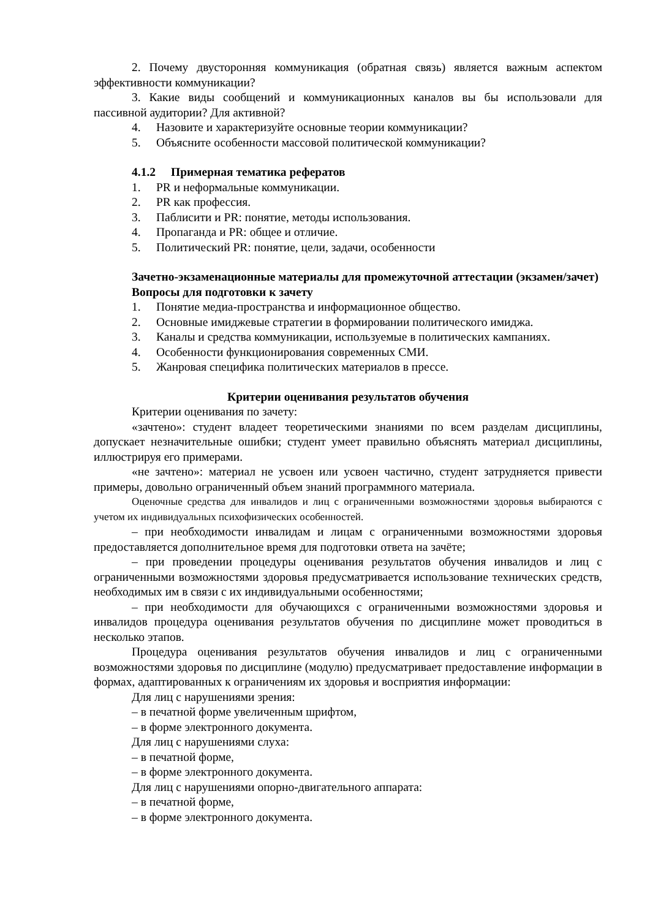2. Почему двусторонняя коммуникация (обратная связь) является важным аспектом эффективности коммуникации?
3. Какие виды сообщений и коммуникационных каналов вы бы использовали для пассивной аудитории? Для активной?
4. Назовите и характеризуйте основные теории коммуникации?
5. Объясните особенности массовой политической коммуникации?
4.1.2 Примерная тематика рефератов
1. PR и неформальные коммуникации.
2. PR как профессия.
3. Паблисити и PR: понятие, методы использования.
4. Пропаганда и PR: общее и отличие.
5. Политический PR: понятие, цели, задачи, особенности
Зачетно-экзаменационные материалы для промежуточной аттестации (экзамен/зачет)
Вопросы для подготовки к зачету
1. Понятие медиа-пространства и информационное общество.
2. Основные имиджевые стратегии в формировании политического имиджа.
3. Каналы и средства коммуникации, используемые в политических кампаниях.
4. Особенности функционирования современных СМИ.
5. Жанровая специфика политических материалов в прессе.
Критерии оценивания результатов обучения
Критерии оценивания по зачету:
«зачтено»: студент владеет теоретическими знаниями по всем разделам дисциплины, допускает незначительные ошибки; студент умеет правильно объяснять материал дисциплины, иллюстрируя его примерами.
«не зачтено»: материал не усвоен или усвоен частично, студент затрудняется привести примеры, довольно ограниченный объем знаний программного материала.
Оценочные средства для инвалидов и лиц с ограниченными возможностями здоровья выбираются с учетом их индивидуальных психофизических особенностей.
– при необходимости инвалидам и лицам с ограниченными возможностями здоровья предоставляется дополнительное время для подготовки ответа на зачёте;
– при проведении процедуры оценивания результатов обучения инвалидов и лиц с ограниченными возможностями здоровья предусматривается использование технических средств, необходимых им в связи с их индивидуальными особенностями;
– при необходимости для обучающихся с ограниченными возможностями здоровья и инвалидов процедура оценивания результатов обучения по дисциплине может проводиться в несколько этапов.
Процедура оценивания результатов обучения инвалидов и лиц с ограниченными возможностями здоровья по дисциплине (модулю) предусматривает предоставление информации в формах, адаптированных к ограничениям их здоровья и восприятия информации:
Для лиц с нарушениями зрения:
– в печатной форме увеличенным шрифтом,
– в форме электронного документа.
Для лиц с нарушениями слуха:
– в печатной форме,
– в форме электронного документа.
Для лиц с нарушениями опорно-двигательного аппарата:
– в печатной форме,
– в форме электронного документа.